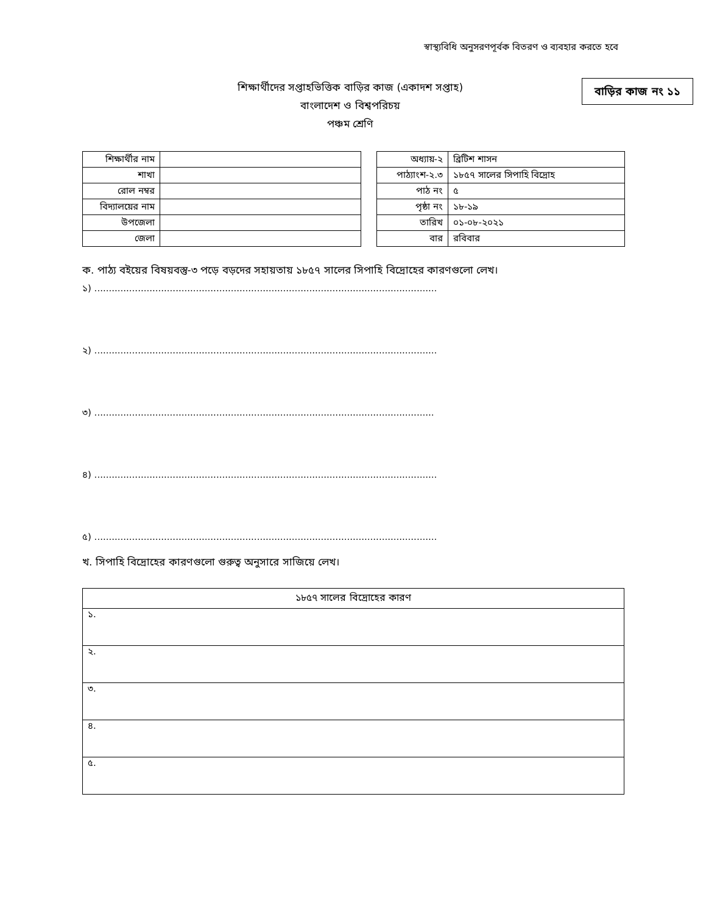স্বাস্থ্যবিধি অনুসরণপূর্বক বিতরণ ও ব্যবহার করতে হবে
শিক্ষার্থীদের সপ্তাহভিত্তিক বাড়ির কাজ (একাদশ সপ্তাহ)
বাংলাদেশ ও বিশ্বপরিচয়
পঞ্চম শ্রেণি
বাড়ির কাজ নং ১১
| শিক্ষার্থীর নাম | |
| শাখা | |
| রোল নম্বর | |
| বিদ্যালয়ের নাম | |
| উপজেলা | |
| জেলা | |
| অধ্যায়-২ | ব্রিটিশ শাসন |
| পাঠ্যাংশ-২.৩ | ১৮৫৭ সালের সিপাহি বিদ্রোহ |
| পাঠ নং | ৫ |
| পৃষ্ঠা নং | ১৮-১৯ |
| তারিখ | ০১-০৮-২০২১ |
| বার | রবিবার |
ক. পাঠ্য বইয়ের বিষয়বস্তু-৩ পড়ে বড়দের সহায়তায় ১৮৫৭ সালের সিপাহি বিদ্রোহের কারণগুলো লেখ।
১) ......................................................................................................................
২) ......................................................................................................................
৩) .....................................................................................................................
৪) ......................................................................................................................
৫) ......................................................................................................................
খ. সিপাহি বিদ্রোহের কারণগুলো গুরুত্ব অনুসারে সাজিয়ে লেখ।
| ১৮৫৭ সালের বিদ্রোহের কারণ |
| --- |
| ১. |
| ২. |
| ৩. |
| ৪. |
| ৫. |